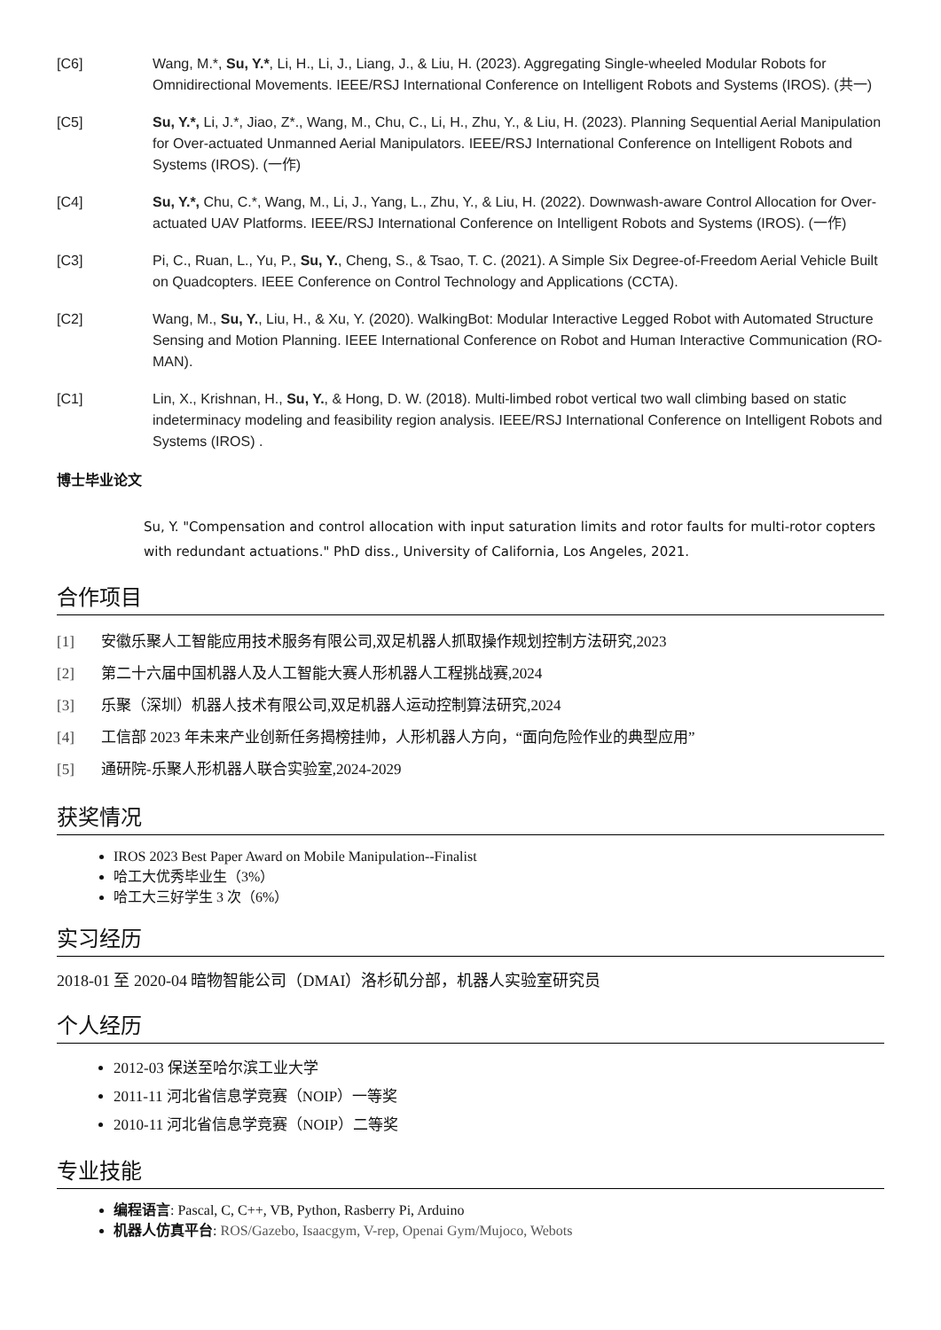[C6] Wang, M.*, Su, Y.*, Li, H., Li, J., Liang, J., & Liu, H. (2023). Aggregating Single-wheeled Modular Robots for Omnidirectional Movements. IEEE/RSJ International Conference on Intelligent Robots and Systems (IROS). (共一)
[C5] Su, Y.*, Li, J.*, Jiao, Z*., Wang, M., Chu, C., Li, H., Zhu, Y., & Liu, H. (2023). Planning Sequential Aerial Manipulation for Over-actuated Unmanned Aerial Manipulators. IEEE/RSJ International Conference on Intelligent Robots and Systems (IROS). (一作)
[C4] Su, Y.*, Chu, C.*, Wang, M., Li, J., Yang, L., Zhu, Y., & Liu, H. (2022). Downwash-aware Control Allocation for Over-actuated UAV Platforms. IEEE/RSJ International Conference on Intelligent Robots and Systems (IROS). (一作)
[C3] Pi, C., Ruan, L., Yu, P., Su, Y., Cheng, S., & Tsao, T. C. (2021). A Simple Six Degree-of-Freedom Aerial Vehicle Built on Quadcopters. IEEE Conference on Control Technology and Applications (CCTA).
[C2] Wang, M., Su, Y., Liu, H., & Xu, Y. (2020). WalkingBot: Modular Interactive Legged Robot with Automated Structure Sensing and Motion Planning. IEEE International Conference on Robot and Human Interactive Communication (RO-MAN).
[C1] Lin, X., Krishnan, H., Su, Y., & Hong, D. W. (2018). Multi-limbed robot vertical two wall climbing based on static indeterminacy modeling and feasibility region analysis. IEEE/RSJ International Conference on Intelligent Robots and Systems (IROS) .
博士毕业论文
Su, Y. "Compensation and control allocation with input saturation limits and rotor faults for multi-rotor copters with redundant actuations." PhD diss., University of California, Los Angeles, 2021.
合作项目
[1] 安徽乐聚人工智能应用技术服务有限公司,双足机器人抓取操作规划控制方法研究,2023
[2] 第二十六届中国机器人及人工智能大赛人形机器人工程挑战赛,2024
[3] 乐聚（深圳）机器人技术有限公司,双足机器人运动控制算法研究,2024
[4] 工信部 2023 年未来产业创新任务揭榜挂帅，人形机器人方向，“面向危险作业的典型应用”
[5] 通研院-乐聚人形机器人联合实验室,2024-2029
获奖情况
IROS 2023 Best Paper Award on Mobile Manipulation--Finalist
哈工大优秀毕业生（3%）
哈工大三好学生 3 次（6%）
实习经历
2018-01 至 2020-04 暗物智能公司（DMAI）洛杉矶分部，机器人实验室研究员
个人经历
2012-03 保送至哈尔滨工业大学
2011-11 河北省信息学竞赛（NOIP）一等奖
2010-11 河北省信息学竞赛（NOIP）二等奖
专业技能
编程语言: Pascal, C, C++, VB, Python, Rasberry Pi, Arduino
机器人仿真平台: ROS/Gazebo, Isaacgym, V-rep, Openai Gym/Mujoco, Webots